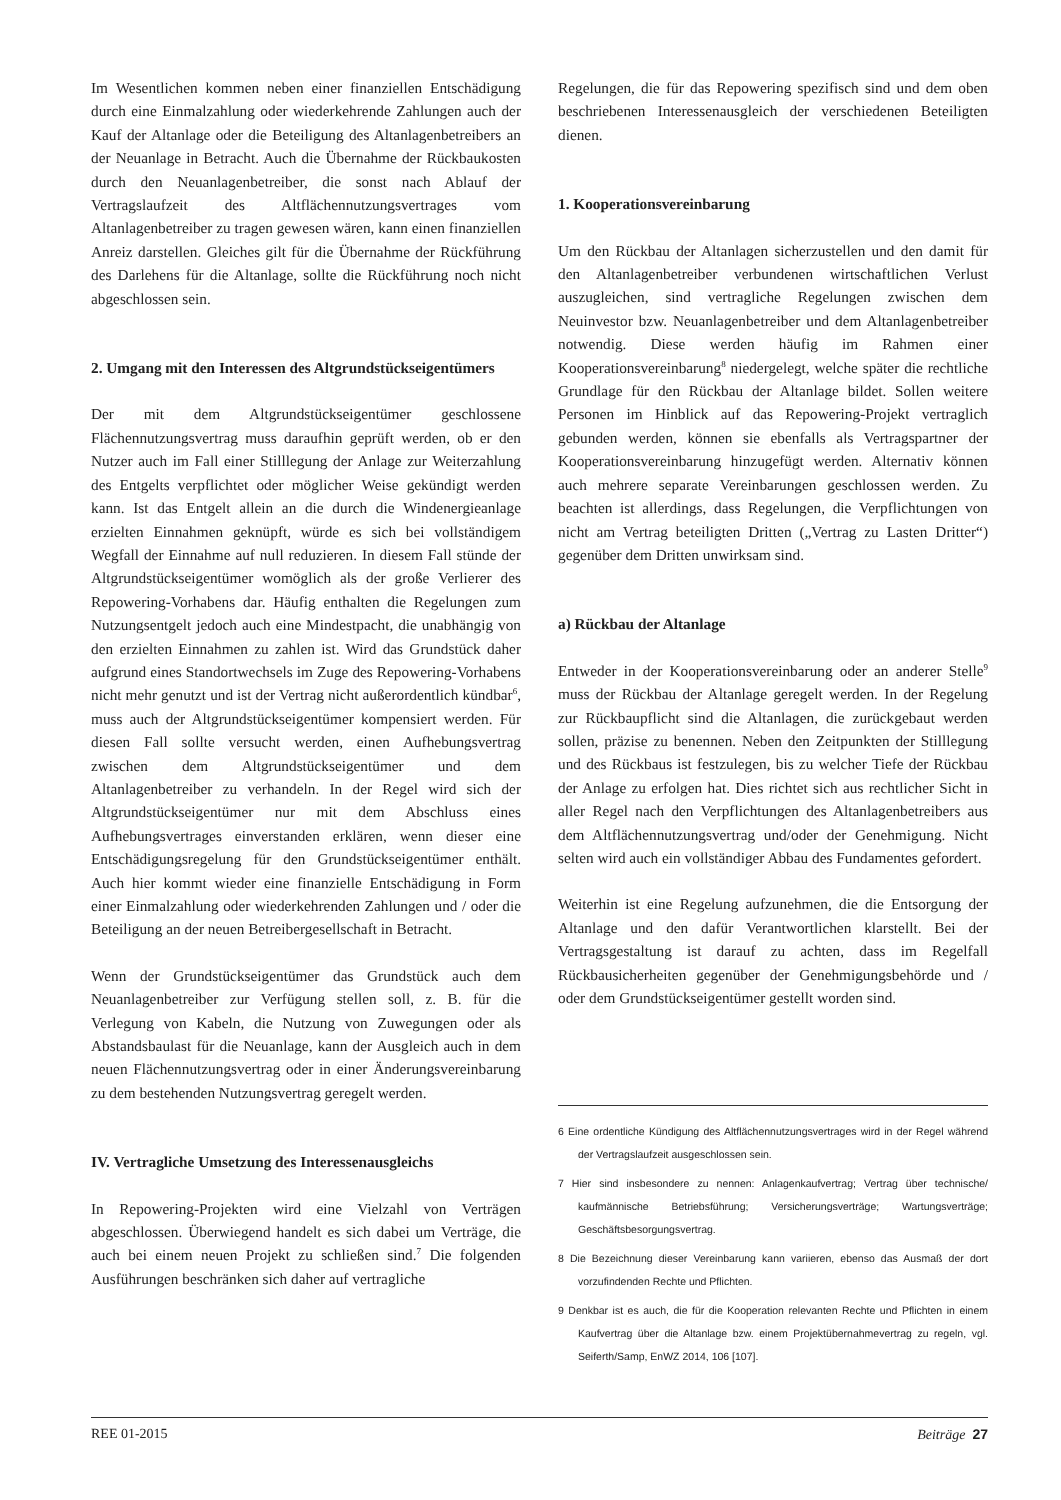Im Wesentlichen kommen neben einer finanziellen Entschädigung durch eine Einmalzahlung oder wiederkehrende Zahlungen auch der Kauf der Altanlage oder die Beteiligung des Altanlagenbetreibers an der Neuanlage in Betracht. Auch die Übernahme der Rückbaukosten durch den Neuanlagenbetreiber, die sonst nach Ablauf der Vertragslaufzeit des Altflächennutzungsvertrages vom Altanlagenbetreiber zu tragen gewesen wären, kann einen finanziellen Anreiz darstellen. Gleiches gilt für die Übernahme der Rückführung des Darlehens für die Altanlage, sollte die Rückführung noch nicht abgeschlossen sein.
2. Umgang mit den Interessen des Altgrundstückseigentümers
Der mit dem Altgrundstückseigentümer geschlossene Flächennutzungsvertrag muss daraufhin geprüft werden, ob er den Nutzer auch im Fall einer Stilllegung der Anlage zur Weiterzahlung des Entgelts verpflichtet oder möglicher Weise gekündigt werden kann. Ist das Entgelt allein an die durch die Windenergieanlage erzielten Einnahmen geknüpft, würde es sich bei vollständigem Wegfall der Einnahme auf null reduzieren. In diesem Fall stünde der Altgrundstückseigentümer womöglich als der große Verlierer des Repowering-Vorhabens dar. Häufig enthalten die Regelungen zum Nutzungsentgelt jedoch auch eine Mindestpacht, die unabhängig von den erzielten Einnahmen zu zahlen ist. Wird das Grundstück daher aufgrund eines Standortwechsels im Zuge des Repowering-Vorhabens nicht mehr genutzt und ist der Vertrag nicht außerordentlich kündbar<sup>6</sup>, muss auch der Altgrundstückseigentümer kompensiert werden. Für diesen Fall sollte versucht werden, einen Aufhebungsvertrag zwischen dem Altgrundstückseigentümer und dem Altanlagenbetreiber zu verhandeln. In der Regel wird sich der Altgrundstückseigentümer nur mit dem Abschluss eines Aufhebungsvertrages einverstanden erklären, wenn dieser eine Entschädigungsregelung für den Grundstückseigentümer enthält. Auch hier kommt wieder eine finanzielle Entschädigung in Form einer Einmalzahlung oder wiederkehrenden Zahlungen und / oder die Beteiligung an der neuen Betreibergesellschaft in Betracht.
Wenn der Grundstückseigentümer das Grundstück auch dem Neuanlagenbetreiber zur Verfügung stellen soll, z. B. für die Verlegung von Kabeln, die Nutzung von Zuwegungen oder als Abstandsbaulast für die Neuanlage, kann der Ausgleich auch in dem neuen Flächennutzungsvertrag oder in einer Änderungsvereinbarung zu dem bestehenden Nutzungsvertrag geregelt werden.
IV. Vertragliche Umsetzung des Interessenausgleichs
In Repowering-Projekten wird eine Vielzahl von Verträgen abgeschlossen. Überwiegend handelt es sich dabei um Verträge, die auch bei einem neuen Projekt zu schließen sind.<sup>7</sup> Die folgenden Ausführungen beschränken sich daher auf vertragliche
Regelungen, die für das Repowering spezifisch sind und dem oben beschriebenen Interessenausgleich der verschiedenen Beteiligten dienen.
1. Kooperationsvereinbarung
Um den Rückbau der Altanlagen sicherzustellen und den damit für den Altanlagenbetreiber verbundenen wirtschaftlichen Verlust auszugleichen, sind vertragliche Regelungen zwischen dem Neuinvestor bzw. Neuanlagenbetreiber und dem Altanlagenbetreiber notwendig. Diese werden häufig im Rahmen einer Kooperationsvereinbarung<sup>8</sup> niedergelegt, welche später die rechtliche Grundlage für den Rückbau der Altanlage bildet. Sollen weitere Personen im Hinblick auf das Repowering-Projekt vertraglich gebunden werden, können sie ebenfalls als Vertragspartner der Kooperationsvereinbarung hinzugefügt werden. Alternativ können auch mehrere separate Vereinbarungen geschlossen werden. Zu beachten ist allerdings, dass Regelungen, die Verpflichtungen von nicht am Vertrag beteiligten Dritten („Vertrag zu Lasten Dritter“) gegenüber dem Dritten unwirksam sind.
a) Rückbau der Altanlage
Entweder in der Kooperationsvereinbarung oder an anderer Stelle<sup>9</sup> muss der Rückbau der Altanlage geregelt werden. In der Regelung zur Rückbaupflicht sind die Altanlagen, die zurückgebaut werden sollen, präzise zu benennen. Neben den Zeitpunkten der Stilllegung und des Rückbaus ist festzulegen, bis zu welcher Tiefe der Rückbau der Anlage zu erfolgen hat. Dies richtet sich aus rechtlicher Sicht in aller Regel nach den Verpflichtungen des Altanlagenbetreibers aus dem Altflächennutzungsvertrag und/oder der Genehmigung. Nicht selten wird auch ein vollständiger Abbau des Fundamentes gefordert.
Weiterhin ist eine Regelung aufzunehmen, die die Entsorgung der Altanlage und den dafür Verantwortlichen klarstellt. Bei der Vertragsgestaltung ist darauf zu achten, dass im Regelfall Rückbausicherheiten gegenüber der Genehmigungsbehörde und / oder dem Grundstückseigentümer gestellt worden sind.
6 Eine ordentliche Kündigung des Altflächennutzungsvertrages wird in der Regel während der Vertragslaufzeit ausgeschlossen sein.
7 Hier sind insbesondere zu nennen: Anlagenkaufvertrag; Vertrag über technische/ kaufmännische Betriebsführung; Versicherungsverträge; Wartungsverträge; Geschäftsbesorgungsvertrag.
8 Die Bezeichnung dieser Vereinbarung kann variieren, ebenso das Ausmaß der dort vorzufindenden Rechte und Pflichten.
9 Denkbar ist es auch, die für die Kooperation relevanten Rechte und Pflichten in einem Kaufvertrag über die Altanlage bzw. einem Projektübernahmevertrag zu regeln, vgl. Seiferth/Samp, EnWZ 2014, 106 [107].
REE 01-2015 Beiträge 27